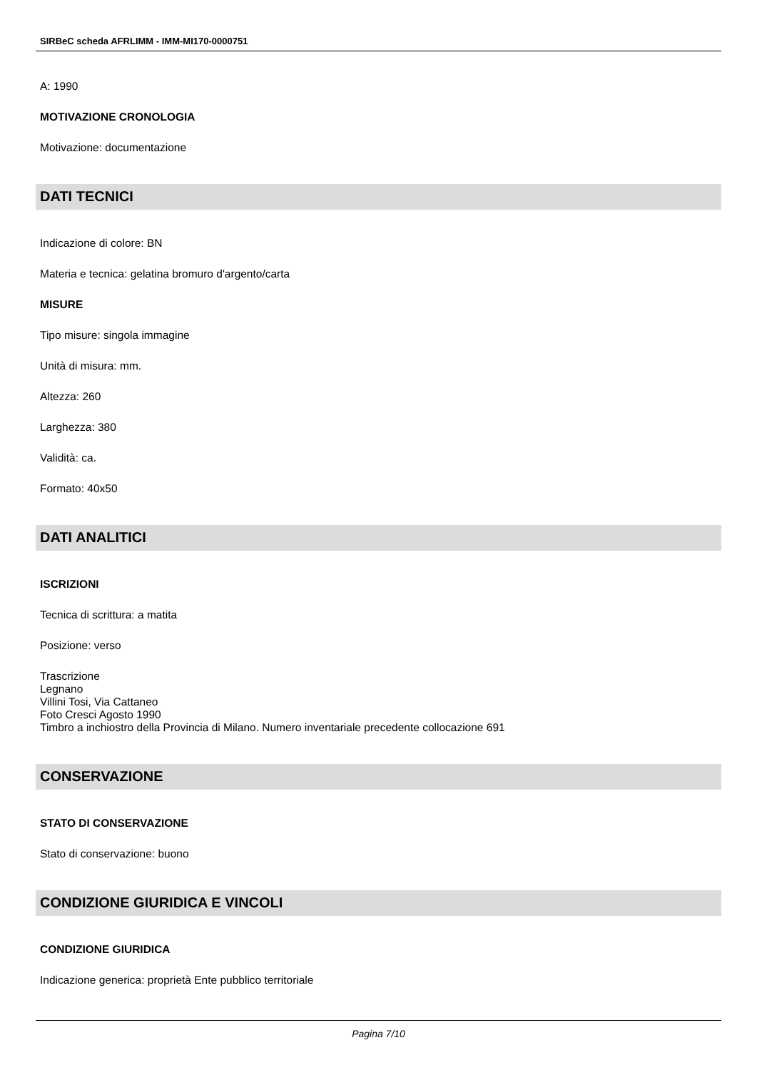SIRBeC scheda AFRLIMM - IMM-MI170-0000751
A: 1990
MOTIVAZIONE CRONOLOGIA
Motivazione: documentazione
DATI TECNICI
Indicazione di colore: BN
Materia e tecnica: gelatina bromuro d'argento/carta
MISURE
Tipo misure: singola immagine
Unità di misura: mm.
Altezza: 260
Larghezza: 380
Validità: ca.
Formato: 40x50
DATI ANALITICI
ISCRIZIONI
Tecnica di scrittura: a matita
Posizione: verso
Trascrizione
Legnano
Villini Tosi, Via Cattaneo
Foto Cresci Agosto 1990
Timbro a inchiostro della Provincia di Milano. Numero inventariale precedente collocazione 691
CONSERVAZIONE
STATO DI CONSERVAZIONE
Stato di conservazione: buono
CONDIZIONE GIURIDICA E VINCOLI
CONDIZIONE GIURIDICA
Indicazione generica: proprietà Ente pubblico territoriale
Pagina 7/10